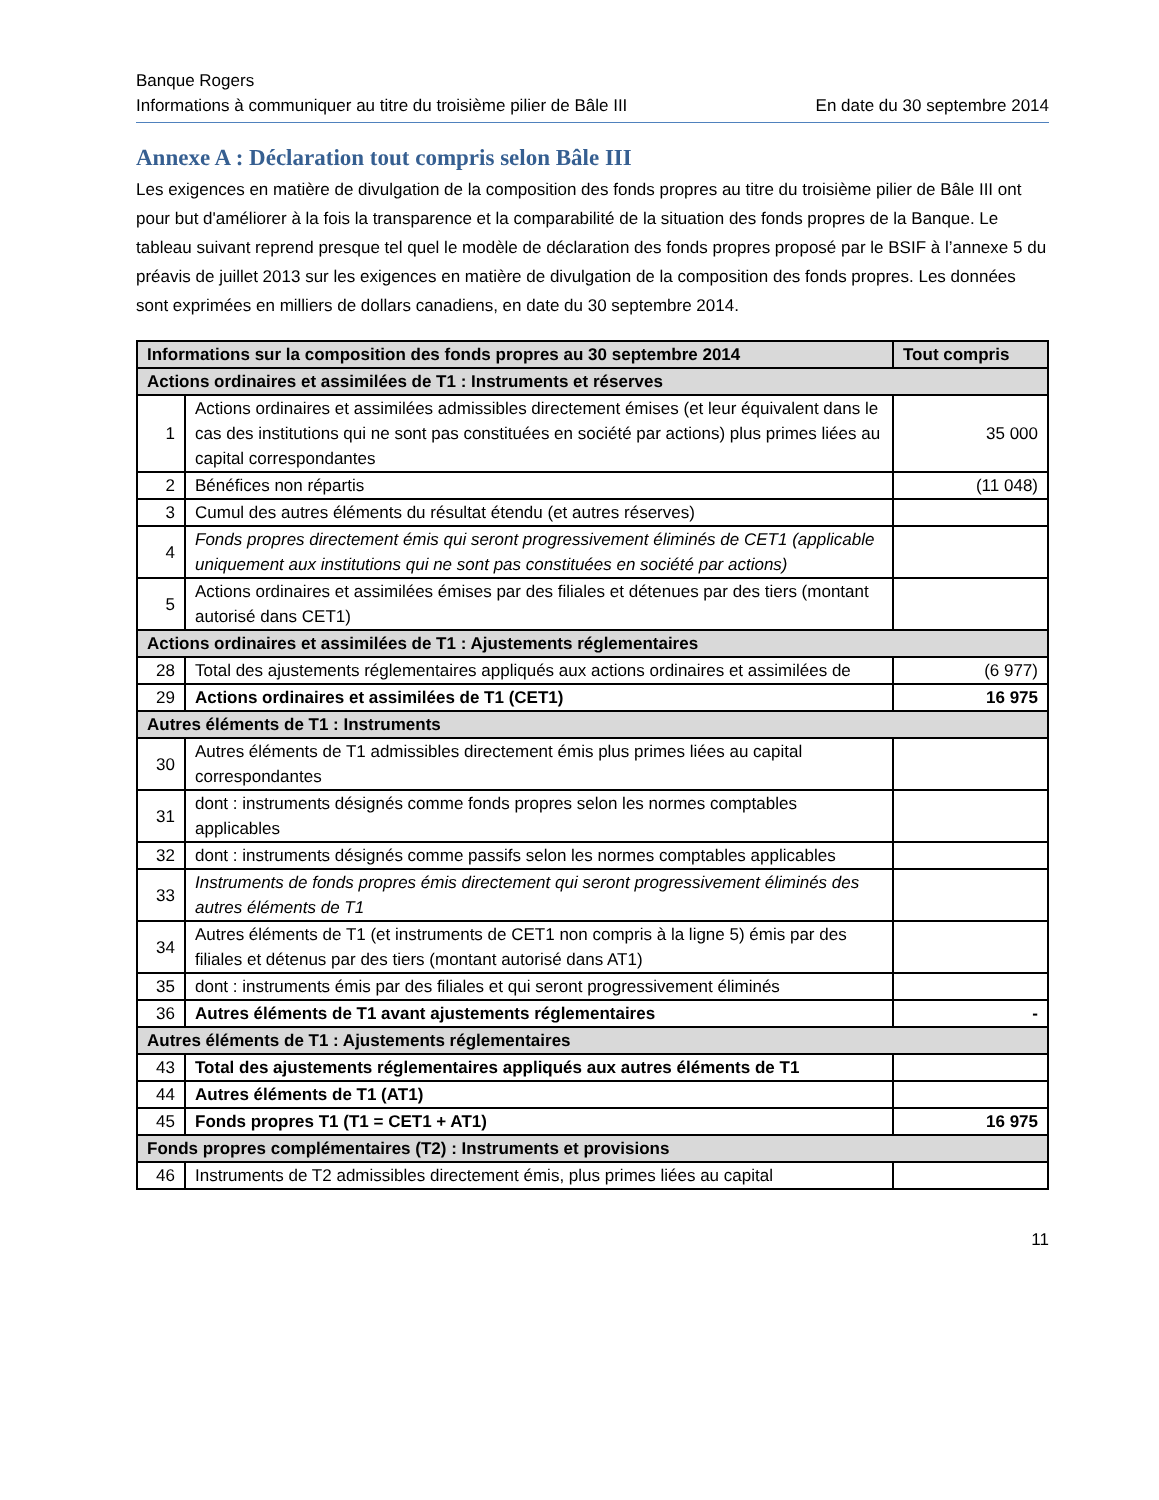Banque Rogers
Informations à communiquer au titre du troisième pilier de Bâle III En date du 30 septembre 2014
Annexe A : Déclaration tout compris selon Bâle III
Les exigences en matière de divulgation de la composition des fonds propres au titre du troisième pilier de Bâle III ont pour but d'améliorer à la fois la transparence et la comparabilité de la situation des fonds propres de la Banque. Le tableau suivant reprend presque tel quel le modèle de déclaration des fonds propres proposé par le BSIF à l’annexe 5 du préavis de juillet 2013 sur les exigences en matière de divulgation de la composition des fonds propres. Les données sont exprimées en milliers de dollars canadiens, en date du 30 septembre 2014.
| Informations sur la composition des fonds propres au 30 septembre 2014 | | Tout compris |
| --- | --- | --- |
| Actions ordinaires et assimilées de T1 : Instruments et réserves | | |
| 1 | Actions ordinaires et assimilées admissibles directement émises (et leur équivalent dans le cas des institutions qui ne sont pas constituées en société par actions) plus primes liées au capital correspondantes | 35 000 |
| 2 | Bénéfices non répartis | (11 048) |
| 3 | Cumul des autres éléments du résultat étendu (et autres réserves) | |
| 4 | Fonds propres directement émis qui seront progressivement éliminés de CET1 (applicable uniquement aux institutions qui ne sont pas constituées en société par actions) | |
| 5 | Actions ordinaires et assimilées émises par des filiales et détenues par des tiers (montant autorisé dans CET1) | |
| Actions ordinaires et assimilées de T1 : Ajustements réglementaires | | |
| 28 | Total des ajustements réglementaires appliqués aux actions ordinaires et assimilées de | (6 977) |
| 29 | Actions ordinaires et assimilées de T1 (CET1) | 16 975 |
| Autres éléments de T1 : Instruments | | |
| 30 | Autres éléments de T1 admissibles directement émis plus primes liées au capital correspondantes | |
| 31 | dont : instruments désignés comme fonds propres selon les normes comptables applicables | |
| 32 | dont : instruments désignés comme passifs selon les normes comptables applicables | |
| 33 | Instruments de fonds propres émis directement qui seront progressivement éliminés des autres éléments de T1 | |
| 34 | Autres éléments de T1 (et instruments de CET1 non compris à la ligne 5) émis par des filiales et détenus par des tiers (montant autorisé dans AT1) | |
| 35 | dont : instruments émis par des filiales et qui seront progressivement éliminés | |
| 36 | Autres éléments de T1 avant ajustements réglementaires | - |
| Autres éléments de T1 : Ajustements réglementaires | | |
| 43 | Total des ajustements réglementaires appliqués aux autres éléments de T1 | |
| 44 | Autres éléments de T1 (AT1) | |
| 45 | Fonds propres T1 (T1 = CET1 + AT1) | 16 975 |
| Fonds propres complémentaires (T2) : Instruments et provisions | | |
| 46 | Instruments de T2 admissibles directement émis, plus primes liées au capital | |
11